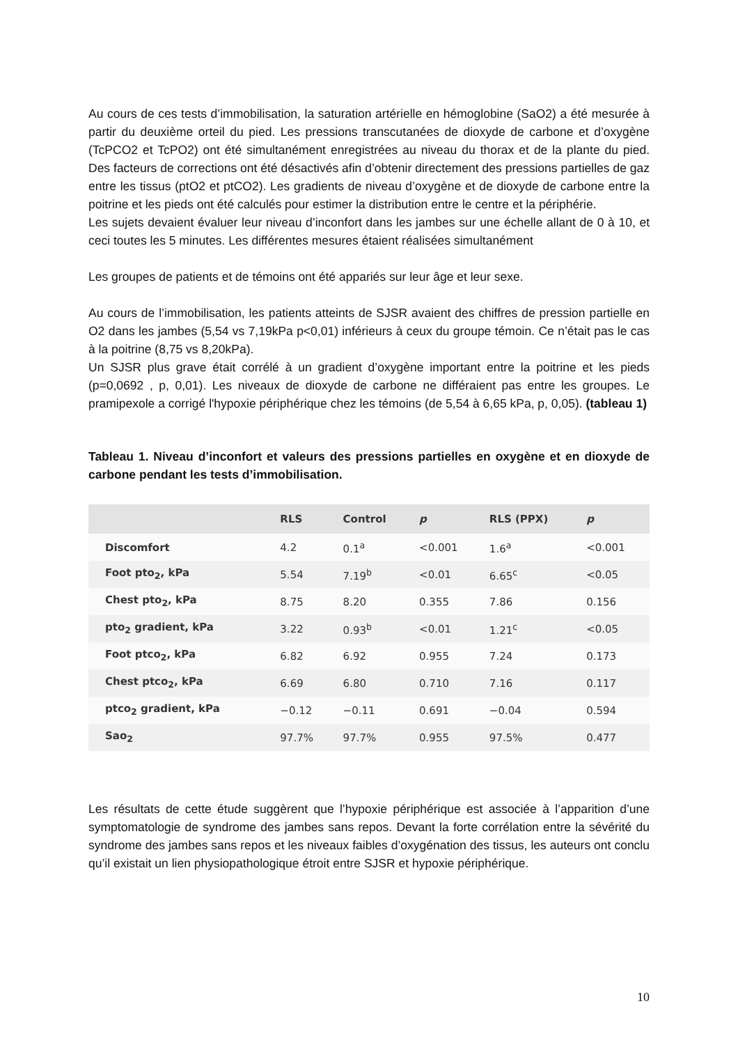Au cours de ces tests d’immobilisation, la saturation artérielle en hémoglobine (SaO2) a été mesurée à partir du deuxième orteil du pied. Les pressions transcutanées de dioxyde de carbone et d’oxygène (TcPCO2 et TcPO2) ont été simultanément enregistrées au niveau du thorax et de la plante du pied. Des facteurs de corrections ont été désactivés afin d’obtenir directement des pressions partielles de gaz entre les tissus (ptO2 et ptCO2). Les gradients de niveau d’oxygène et de dioxyde de carbone entre la poitrine et les pieds ont été calculés pour estimer la distribution entre le centre et la périphérie.
Les sujets devaient évaluer leur niveau d’inconfort dans les jambes sur une échelle allant de 0 à 10, et ceci toutes les 5 minutes. Les différentes mesures étaient réalisées simultanément
Les groupes de patients et de témoins ont été appariés sur leur âge et leur sexe.
Au cours de l’immobilisation, les patients atteints de SJSR avaient des chiffres de pression partielle en O2 dans les jambes (5,54 vs 7,19kPa p<0,01) inférieurs à ceux du groupe témoin. Ce n’était pas le cas à la poitrine (8,75 vs 8,20kPa).
Un SJSR plus grave était corrélé à un gradient d’oxygène important entre la poitrine et les pieds (p=0,0692 , p, 0,01). Les niveaux de dioxyde de carbone ne différaient pas entre les groupes. Le pramipexole a corrigé l'hypoxie périphérique chez les témoins (de 5,54 à 6,65 kPa, p, 0,05). (tableau 1)
Tableau 1. Niveau d’inconfort et valeurs des pressions partielles en oxygène et en dioxyde de carbone pendant les tests d’immobilisation.
| | RLS | Control | p | RLS (PPX) | p |
| --- | --- | --- | --- | --- | --- |
| Discomfort | 4.2 | 0.1<sup>a</sup> | <0.001 | 1.6<sup>a</sup> | <0.001 |
| Foot pto<sub>2</sub>, kPa | 5.54 | 7.19<sup>b</sup> | <0.01 | 6.65<sup>c</sup> | <0.05 |
| Chest pto<sub>2</sub>, kPa | 8.75 | 8.20 | 0.355 | 7.86 | 0.156 |
| pto<sub>2</sub> gradient, kPa | 3.22 | 0.93<sup>b</sup> | <0.01 | 1.21<sup>c</sup> | <0.05 |
| Foot ptco<sub>2</sub>, kPa | 6.82 | 6.92 | 0.955 | 7.24 | 0.173 |
| Chest ptco<sub>2</sub>, kPa | 6.69 | 6.80 | 0.710 | 7.16 | 0.117 |
| ptco<sub>2</sub> gradient, kPa | −0.12 | −0.11 | 0.691 | −0.04 | 0.594 |
| Sao<sub>2</sub> | 97.7% | 97.7% | 0.955 | 97.5% | 0.477 |
Les résultats de cette étude suggèrent que l’hypoxie périphérique est associée à l’apparition d’une symptomatologie de syndrome des jambes sans repos. Devant la forte corrélation entre la sévérité du syndrome des jambes sans repos et les niveaux faibles d’oxygénation des tissus, les auteurs ont conclu qu’il existait un lien physiopathologique étroit entre SJSR et hypoxie périphérique.
10